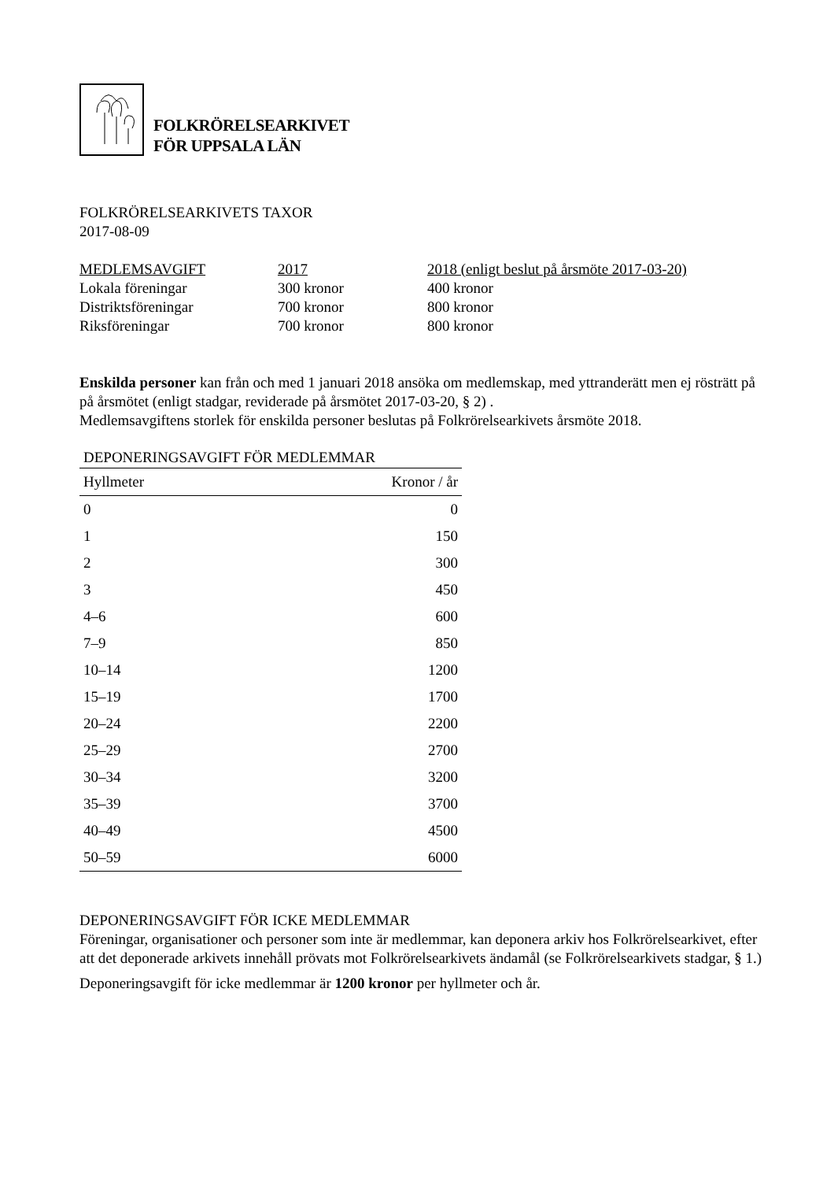FOLKRÖRELSEARKIVET
FÖR UPPSALA LÄN
FOLKRÖRELSEARKIVETS TAXOR
2017-08-09
| MEDLEMSAVGIFT | 2017 | 2018 (enligt beslut på årsmöte 2017-03-20) |
| --- | --- | --- |
| Lokala föreningar | 300 kronor | 400 kronor |
| Distriktsföreningar | 700 kronor | 800 kronor |
| Riksföreningar | 700 kronor | 800 kronor |
Enskilda personer kan från och med 1 januari 2018 ansöka om medlemskap, med yttranderätt men ej rösträtt på på årsmötet (enligt stadgar, reviderade på årsmötet 2017-03-20, § 2) .
Medlemsavgiftens storlek för enskilda personer beslutas på Folkrörelsearkivets årsmöte 2018.
| DEPONERINGSAVGIFT FÖR MEDLEMMAR | |
| --- | --- |
| Hyllmeter | Kronor / år |
| 0 | 0 |
| 1 | 150 |
| 2 | 300 |
| 3 | 450 |
| 4–6 | 600 |
| 7–9 | 850 |
| 10–14 | 1200 |
| 15–19 | 1700 |
| 20–24 | 2200 |
| 25–29 | 2700 |
| 30–34 | 3200 |
| 35–39 | 3700 |
| 40–49 | 4500 |
| 50–59 | 6000 |
DEPONERINGSAVGIFT FÖR ICKE MEDLEMMAR
Föreningar, organisationer och personer som inte är medlemmar, kan deponera arkiv hos Folkrörelsearkivet, efter att det deponerade arkivets innehåll prövats mot Folkrörelsearkivets ändamål (se Folkrörelsearkivets stadgar, § 1.)
Deponeringsavgift för icke medlemmar är 1200 kronor per hyllmeter och år.